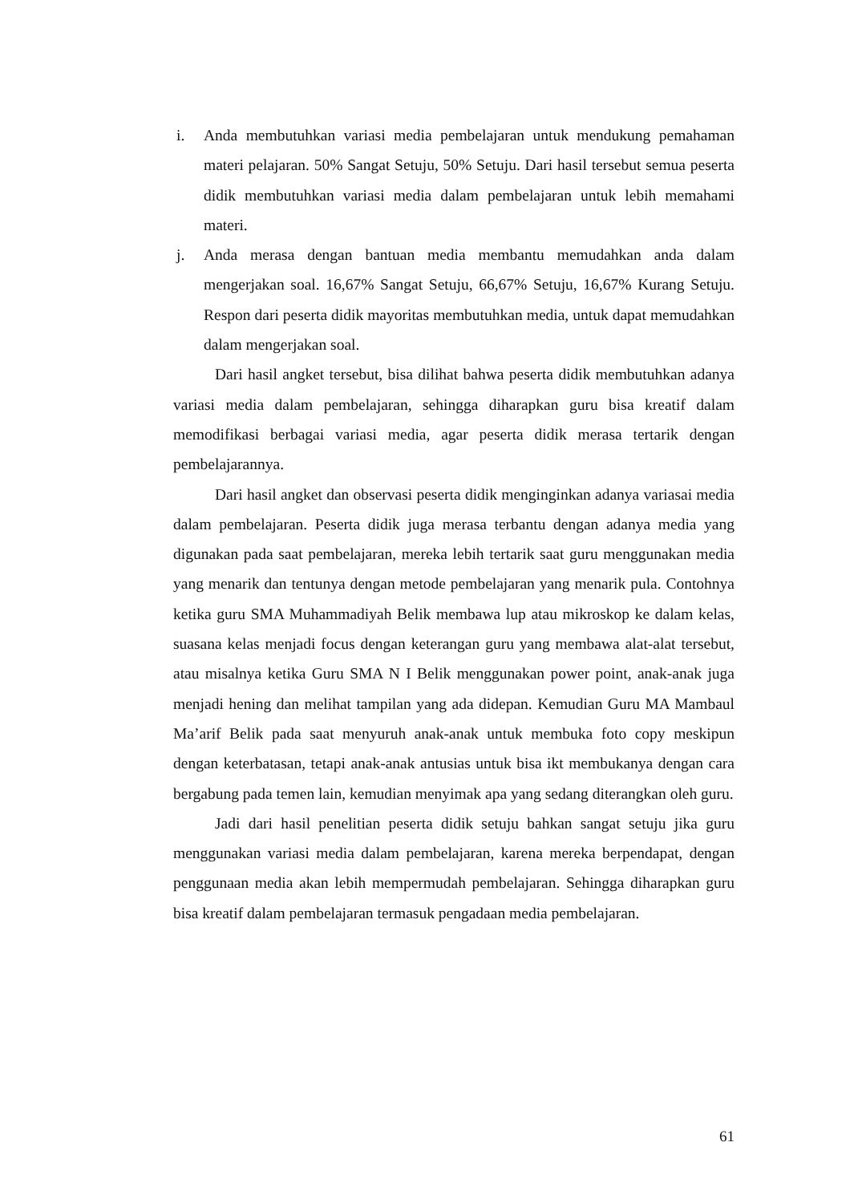i. Anda membutuhkan variasi media pembelajaran untuk mendukung pemahaman materi pelajaran. 50% Sangat Setuju, 50% Setuju. Dari hasil tersebut semua peserta didik membutuhkan variasi media dalam pembelajaran untuk lebih memahami materi.
j. Anda merasa dengan bantuan media membantu memudahkan anda dalam mengerjakan soal. 16,67% Sangat Setuju, 66,67% Setuju, 16,67% Kurang Setuju. Respon dari peserta didik mayoritas membutuhkan media, untuk dapat memudahkan dalam mengerjakan soal.
Dari hasil angket tersebut, bisa dilihat bahwa peserta didik membutuhkan adanya variasi media dalam pembelajaran, sehingga diharapkan guru bisa kreatif dalam memodifikasi berbagai variasi media, agar peserta didik merasa tertarik dengan pembelajarannya.
Dari hasil angket dan observasi peserta didik menginginkan adanya variasai media dalam pembelajaran. Peserta didik juga merasa terbantu dengan adanya media yang digunakan pada saat pembelajaran, mereka lebih tertarik saat guru menggunakan media yang menarik dan tentunya dengan metode pembelajaran yang menarik pula. Contohnya ketika guru SMA Muhammadiyah Belik membawa lup atau mikroskop ke dalam kelas, suasana kelas menjadi focus dengan keterangan guru yang membawa alat-alat tersebut, atau misalnya ketika Guru SMA N I Belik menggunakan power point, anak-anak juga menjadi hening dan melihat tampilan yang ada didepan. Kemudian Guru MA Mambaul Ma’arif Belik pada saat menyuruh anak-anak untuk membuka foto copy meskipun dengan keterbatasan, tetapi anak-anak antusias untuk bisa ikt membukanya dengan cara bergabung pada temen lain, kemudian menyimak apa yang sedang diterangkan oleh guru.
Jadi dari hasil penelitian peserta didik setuju bahkan sangat setuju jika guru menggunakan variasi media dalam pembelajaran, karena mereka berpendapat, dengan penggunaan media akan lebih mempermudah pembelajaran. Sehingga diharapkan guru bisa kreatif dalam pembelajaran termasuk pengadaan media pembelajaran.
61